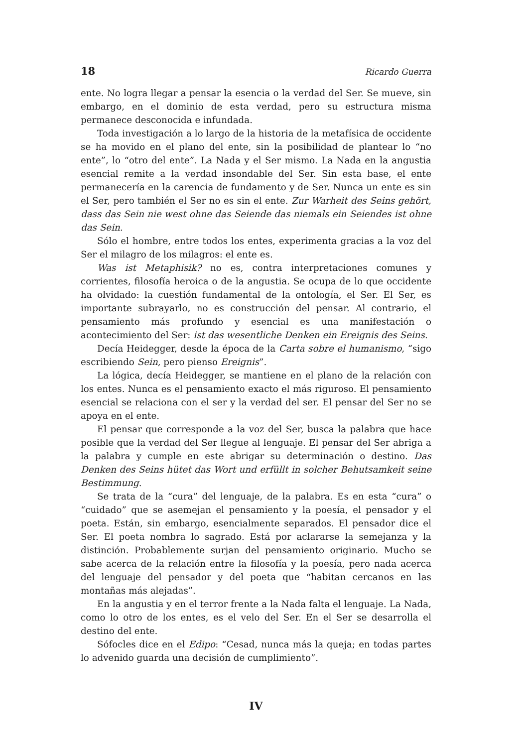18 Ricardo Guerra
ente. No logra llegar a pensar la esencia o la verdad del Ser. Se mueve, sin embargo, en el dominio de esta verdad, pero su estructura misma permanece desconocida e infundada.
Toda investigación a lo largo de la historia de la metafísica de occidente se ha movido en el plano del ente, sin la posibilidad de plantear lo “no ente”, lo “otro del ente”. La Nada y el Ser mismo. La Nada en la angustia esencial remite a la verdad insondable del Ser. Sin esta base, el ente permanecería en la carencia de fundamento y de Ser. Nunca un ente es sin el Ser, pero también el Ser no es sin el ente. Zur Warheit des Seins gehört, dass das Sein nie west ohne das Seiende das niemals ein Seiendes ist ohne das Sein.
Sólo el hombre, entre todos los entes, experimenta gracias a la voz del Ser el milagro de los milagros: el ente es.
Was ist Metaphisik? no es, contra interpretaciones comunes y corrientes, filosofía heroica o de la angustia. Se ocupa de lo que occidente ha olvidado: la cuestión fundamental de la ontología, el Ser. El Ser, es importante subrayarlo, no es construcción del pensar. Al contrario, el pensamiento más profundo y esencial es una manifestación o acontecimiento del Ser: ist das wesentliche Denken ein Ereignis des Seins.
Decía Heidegger, desde la época de la Carta sobre el humanismo, “sigo escribiendo Sein, pero pienso Ereignis”.
La lógica, decía Heidegger, se mantiene en el plano de la relación con los entes. Nunca es el pensamiento exacto el más riguroso. El pensamiento esencial se relaciona con el ser y la verdad del ser. El pensar del Ser no se apoya en el ente.
El pensar que corresponde a la voz del Ser, busca la palabra que hace posible que la verdad del Ser llegue al lenguaje. El pensar del Ser abriga a la palabra y cumple en este abrigar su determinación o destino. Das Denken des Seins hütet das Wort und erfüllt in solcher Behutsamkeit seine Bestimmung.
Se trata de la “cura” del lenguaje, de la palabra. Es en esta “cura” o “cuidado” que se asemejan el pensamiento y la poesía, el pensador y el poeta. Están, sin embargo, esencialmente separados. El pensador dice el Ser. El poeta nombra lo sagrado. Está por aclararse la semejanza y la distinción. Probablemente surjan del pensamiento originario. Mucho se sabe acerca de la relación entre la filosofía y la poesía, pero nada acerca del lenguaje del pensador y del poeta que “habitan cercanos en las montañas más alejadas”.
En la angustia y en el terror frente a la Nada falta el lenguaje. La Nada, como lo otro de los entes, es el velo del Ser. En el Ser se desarrolla el destino del ente.
Sófocles dice en el Edipo: “Cesad, nunca más la queja; en todas partes lo advenido guarda una decisión de cumplimiento”.
IV